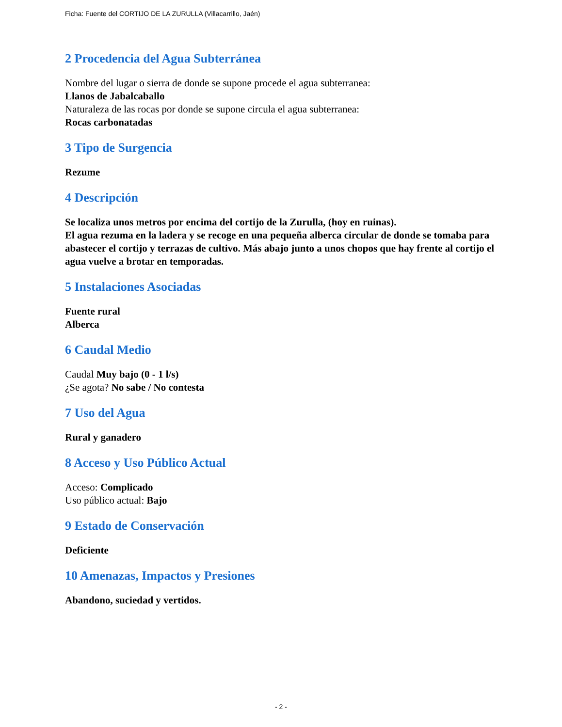Ficha: Fuente del CORTIJO DE LA ZURULLA (Villacarrillo, Jaén)
2 Procedencia del Agua Subterránea
Nombre del lugar o sierra de donde se supone procede el agua subterranea:
Llanos de Jabalcaballo
Naturaleza de las rocas por donde se supone circula el agua subterranea:
Rocas carbonatadas
3 Tipo de Surgencia
Rezume
4 Descripción
Se localiza unos metros por encima del cortijo de la Zurulla, (hoy en ruinas).
El agua rezuma en la ladera y se recoge en una pequeña alberca circular de donde se tomaba para abastecer el cortijo y terrazas de cultivo. Más abajo junto a unos chopos que hay frente al cortijo el agua vuelve a brotar en temporadas.
5 Instalaciones Asociadas
Fuente rural
Alberca
6 Caudal Medio
Caudal Muy bajo (0 - 1 l/s)
¿Se agota? No sabe / No contesta
7 Uso del Agua
Rural y ganadero
8 Acceso y Uso Público Actual
Acceso: Complicado
Uso público actual: Bajo
9 Estado de Conservación
Deficiente
10 Amenazas, Impactos y Presiones
Abandono, suciedad y vertidos.
- 2 -